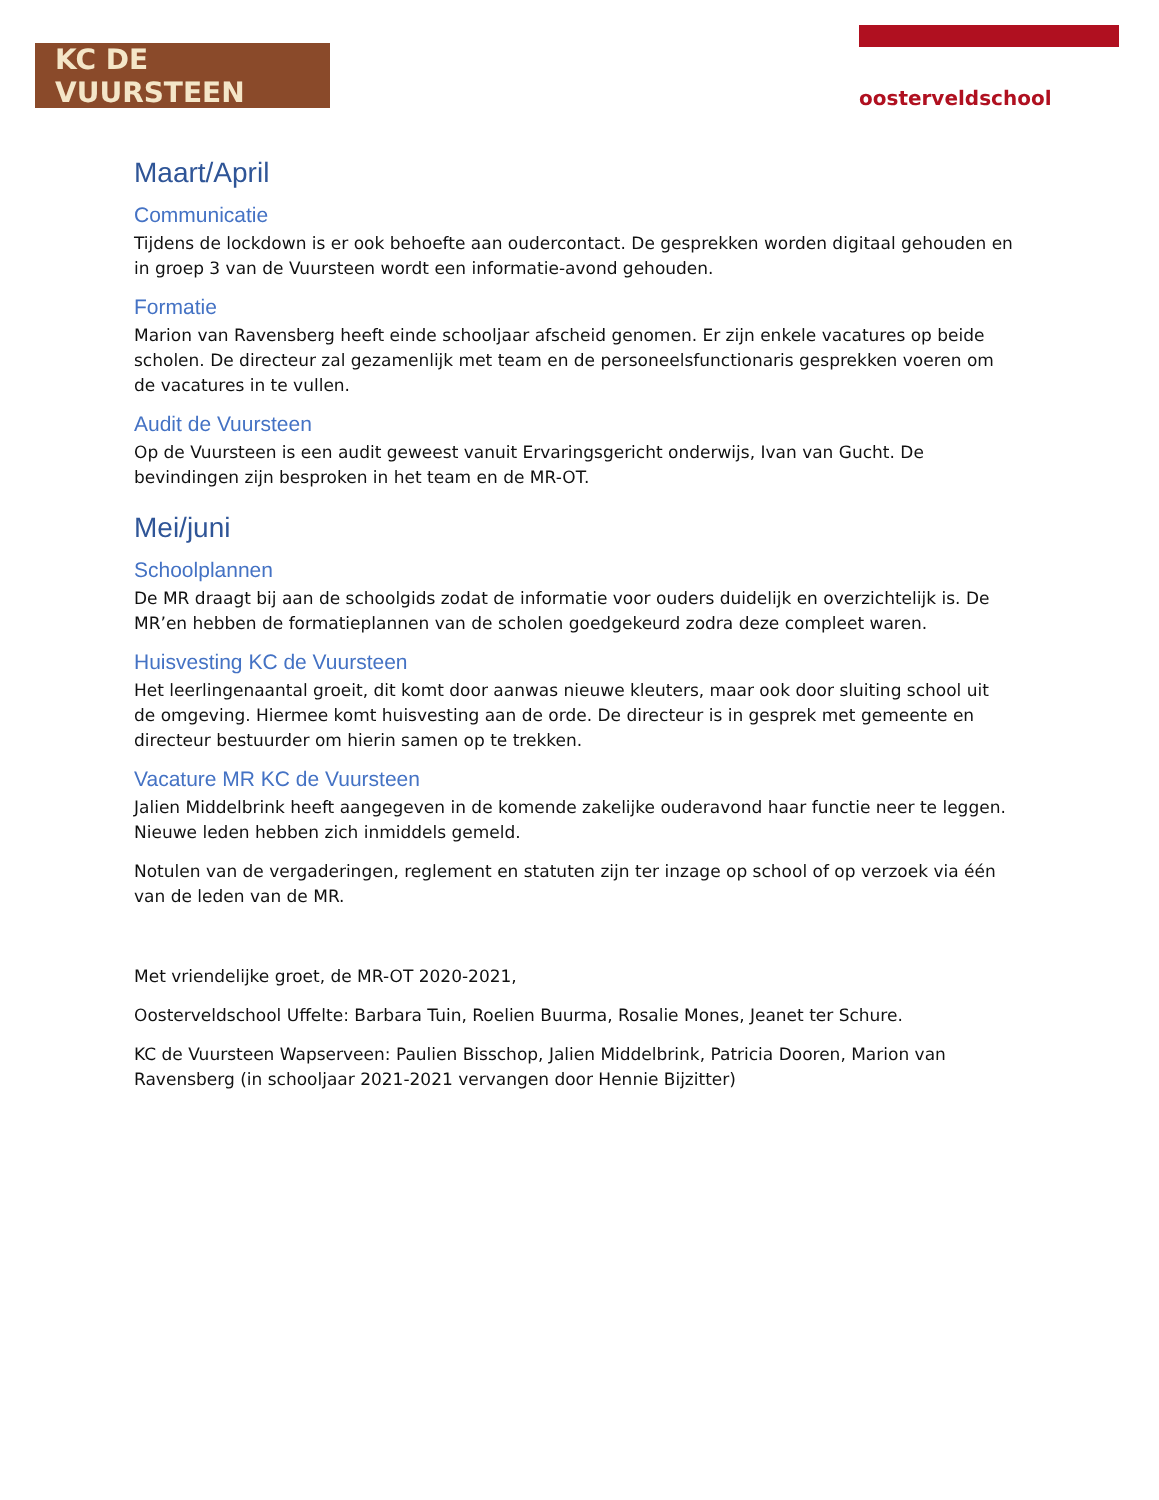KC DE VUURSTEEN
oosterveldschool
Maart/April
Communicatie
Tijdens de lockdown is er ook behoefte aan oudercontact. De gesprekken worden digitaal gehouden en in groep 3 van de Vuursteen wordt een informatie-avond gehouden.
Formatie
Marion van Ravensberg heeft einde schooljaar afscheid genomen. Er zijn enkele vacatures op beide scholen. De directeur zal gezamenlijk met team en de personeelsfunctionaris gesprekken voeren om de vacatures in te vullen.
Audit de Vuursteen
Op de Vuursteen is een audit geweest vanuit Ervaringsgericht onderwijs, Ivan van Gucht. De bevindingen zijn besproken in het team en de MR-OT.
Mei/juni
Schoolplannen
De MR draagt bij aan de schoolgids zodat de informatie voor ouders duidelijk en overzichtelijk is. De MR’en hebben de formatieplannen van de scholen goedgekeurd zodra deze compleet waren.
Huisvesting KC de Vuursteen
Het leerlingenaantal groeit, dit komt door aanwas nieuwe kleuters, maar ook door sluiting school uit de omgeving. Hiermee komt huisvesting aan de orde. De directeur is in gesprek met gemeente en directeur bestuurder om hierin samen op te trekken.
Vacature MR KC de Vuursteen
Jalien Middelbrink heeft aangegeven in de komende zakelijke ouderavond haar functie neer te leggen. Nieuwe leden hebben zich inmiddels gemeld.
Notulen van de vergaderingen, reglement en statuten zijn ter inzage op school of op verzoek via één van de leden van de MR.
Met vriendelijke groet, de MR-OT 2020-2021,
Oosterveldschool Uffelte: Barbara Tuin, Roelien Buurma, Rosalie Mones, Jeanet ter Schure.
KC de Vuursteen Wapserveen: Paulien Bisschop, Jalien Middelbrink, Patricia Dooren, Marion van Ravensberg (in schooljaar 2021-2021 vervangen door Hennie Bijzitter)